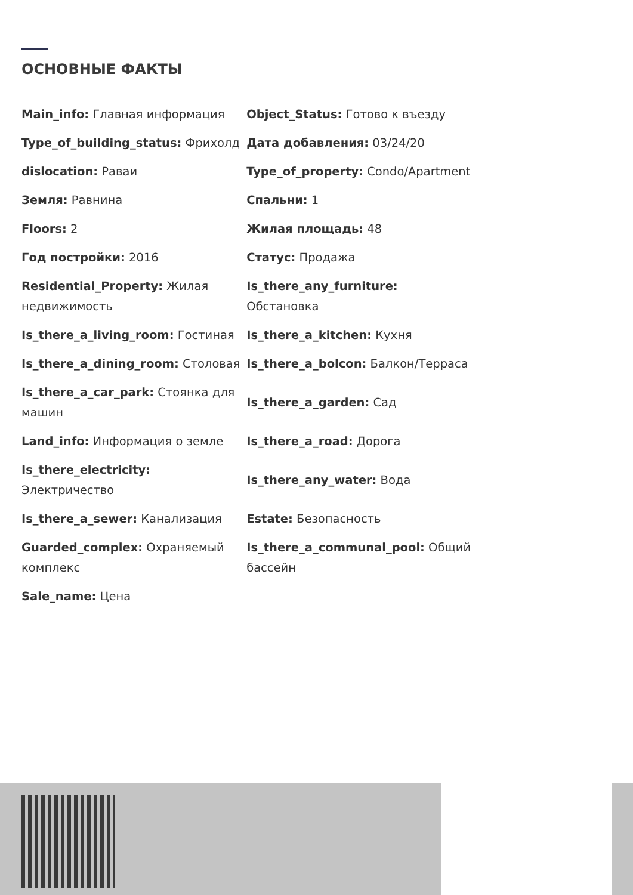ОСНОВНЫЕ ФАКТЫ
| Main_info: Главная информация | Object_Status: Готово к въезду |
| Type_of_building_status: Фрихолд | Дата добавления: 03/24/20 |
| dislocation: Раваи | Type_of_property: Condo/Apartment |
| Земля: Равнина | Спальни: 1 |
| Floors: 2 | Жилая площадь: 48 |
| Год постройки: 2016 | Статус: Продажа |
| Residential_Property: Жилая недвижимость | Is_there_any_furniture: Обстановка |
| Is_there_a_living_room: Гостиная | Is_there_a_kitchen: Кухня |
| Is_there_a_dining_room: Столовая | Is_there_a_bolcon: Балкон/Терраса |
| Is_there_a_car_park: Стоянка для машин | Is_there_a_garden: Сад |
| Land_info: Информация о земле | Is_there_a_road: Дорога |
| Is_there_electricity: Электричество | Is_there_any_water: Вода |
| Is_there_a_sewer: Канализация | Estate: Безопасность |
| Guarded_complex: Охраняемый комплекс | Is_there_a_communal_pool: Общий бассейн |
| Sale_name: Цена | |